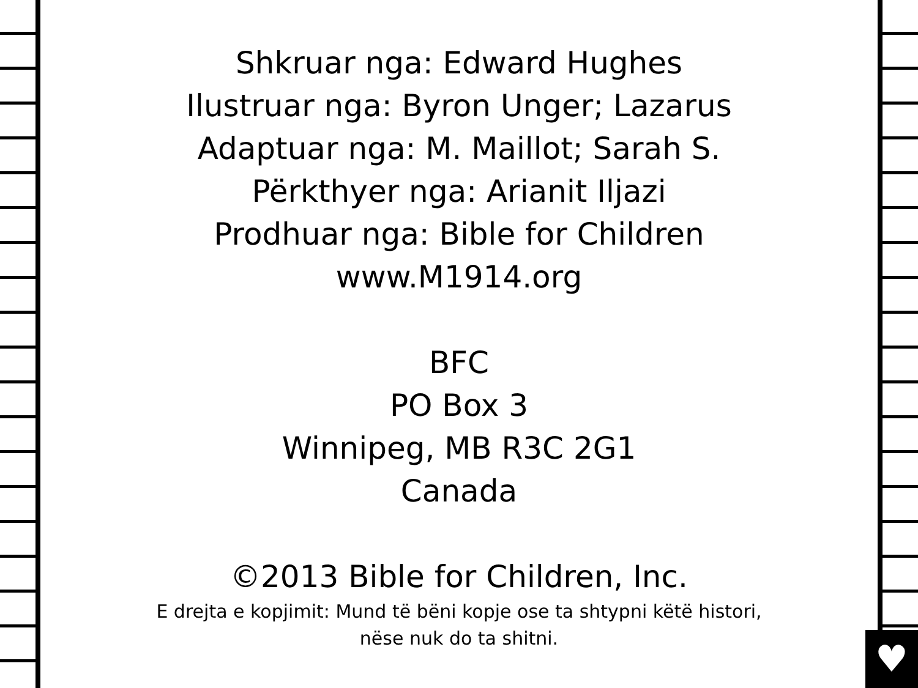♥
Shkruar nga: Edward Hughes
Ilustruar nga: Byron Unger; Lazarus
Adaptuar nga: M. Maillot; Sarah S.
Përkthyer nga: Arianit Iljazi
Prodhuar nga: Bible for Children
www.M1914.org
BFC
PO Box 3
Winnipeg, MB R3C 2G1
Canada
©2013 Bible for Children, Inc.
E drejta e kopjimit: Mund të bëni kopje ose ta shtypni këtë histori,
nëse nuk do ta shitni.